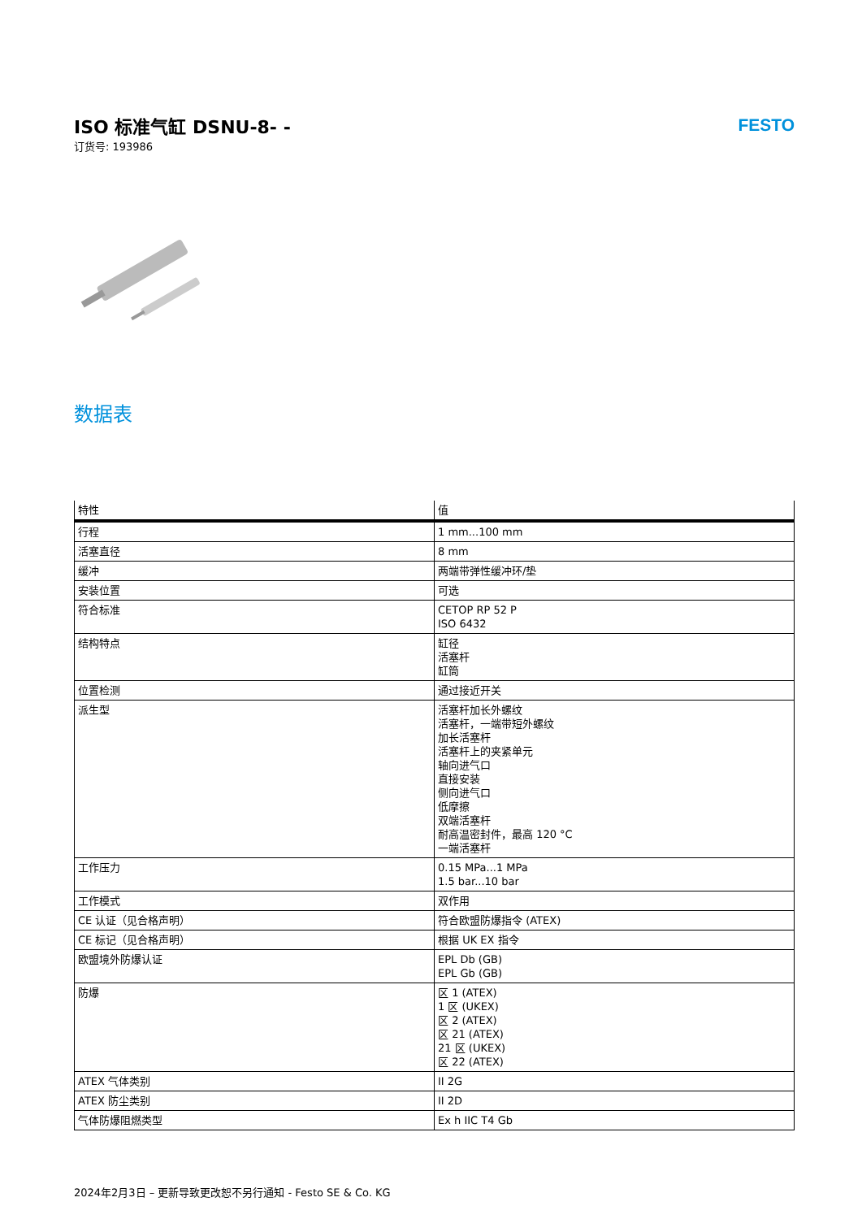ISO 标准气缸 DSNU-8- -
订货号: 193986
FESTO
数据表
| 特性 | 值 |
| --- | --- |
| 行程 | 1 mm...100 mm |
| 活塞直径 | 8 mm |
| 缓冲 | 两端带弹性缓冲环/垫 |
| 安装位置 | 可选 |
| 符合标准 | CETOP RP 52 P ISO 6432 |
| 结构特点 | 缸径 活塞杆 缸筒 |
| 位置检测 | 通过接近开关 |
| 派生型 | 活塞杆加长外螺纹 活塞杆，一端带短外螺纹 加长活塞杆 活塞杆上的夹紧单元 轴向进气口 直接安装 侧向进气口 低摩擦 双端活塞杆 耐高温密封件，最高 120 °C 一端活塞杆 |
| 工作压力 | 0.15 MPa...1 MPa 1.5 bar...10 bar |
| 工作模式 | 双作用 |
| CE 认证（见合格声明） | 符合欧盟防爆指令 (ATEX) |
| CE 标记（见合格声明） | 根据 UK EX 指令 |
| 欧盟境外防爆认证 | EPL Db (GB) EPL Gb (GB) |
| 防爆 | 区 1 (ATEX) 1 区 (UKEX) 区 2 (ATEX) 区 21 (ATEX) 21 区 (UKEX) 区 22 (ATEX) |
| ATEX 气体类别 | II 2G |
| ATEX 防尘类别 | II 2D |
| 气体防爆阻燃类型 | Ex h IIC T4 Gb |
2024年2月3日 – 更新导致更改恕不另行通知 - Festo SE & Co. KG